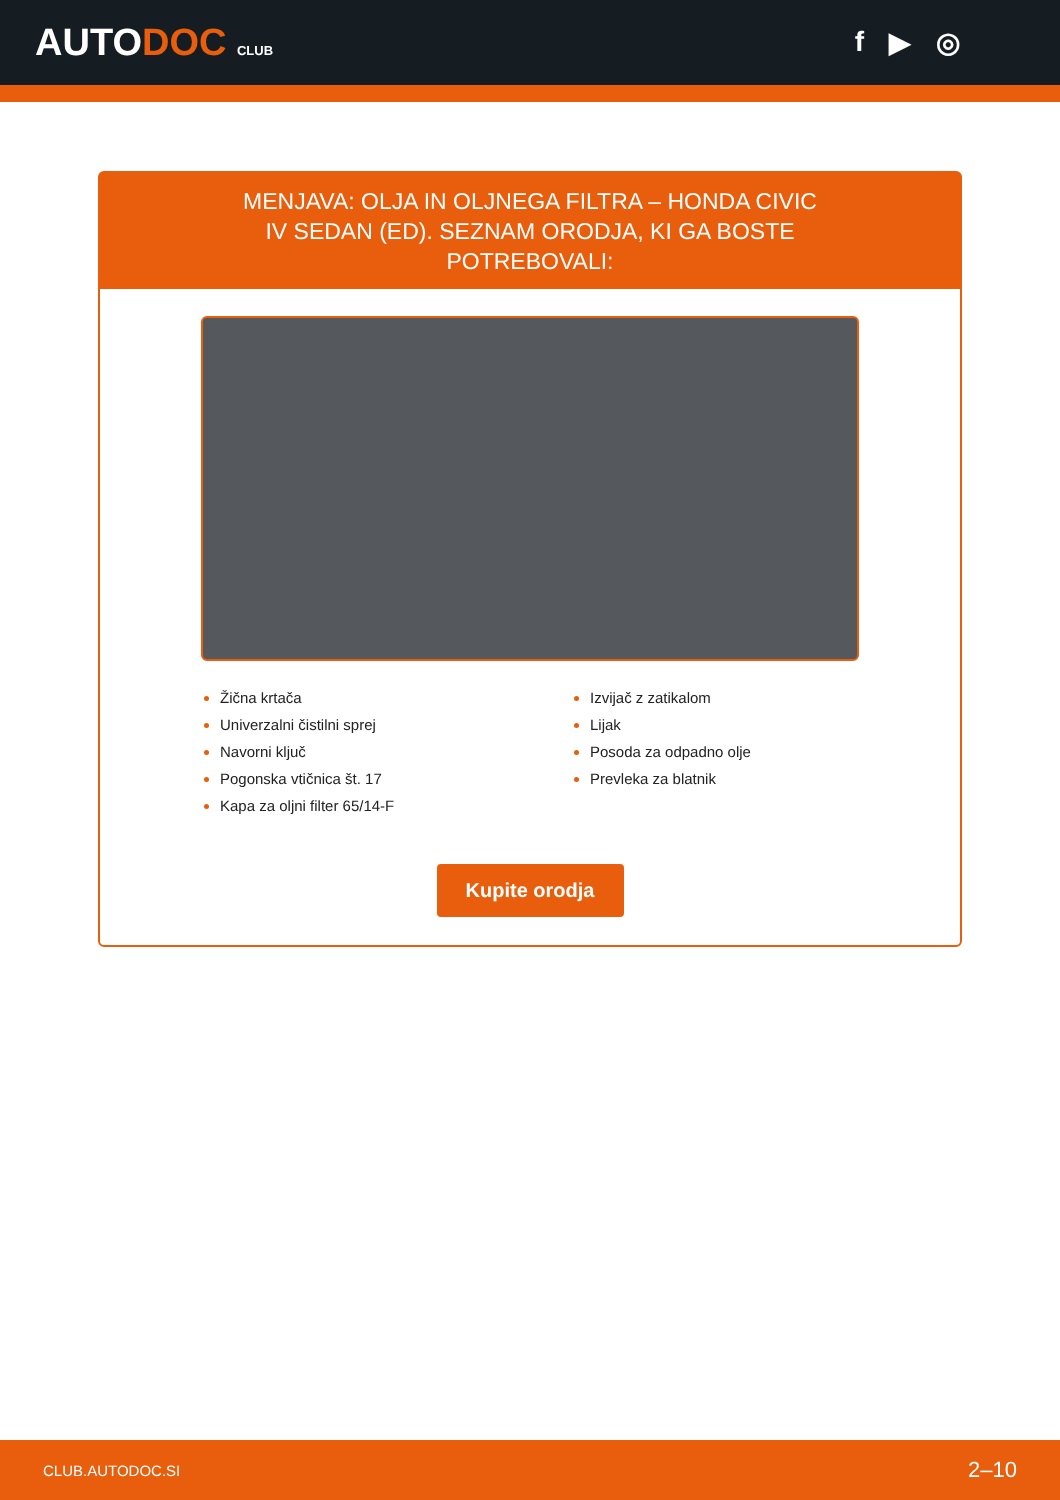AUTODOC CLUB
f ▶ ◎
MENJAVA: OLJA IN OLJNEGA FILTRA – HONDA CIVIC IV SEDAN (ED). SEZNAM ORODJA, KI GA BOSTE POTREBOVALI:
Žična krtača
Univerzalni čistilni sprej
Navorni ključ
Pogonska vtičnica št. 17
Kapa za oljni filter 65/14-F
Izvijač z zatikalom
Lijak
Posoda za odpadno olje
Prevleka za blatnik
Kupite orodja
CLUB.AUTODOC.SI 2–10